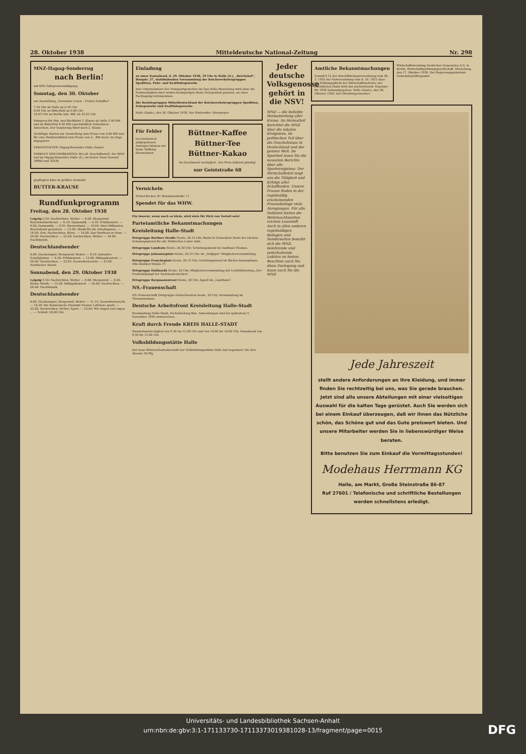28. Oktober 1938 Mitteldeutsche National-Zeitung Nr. 298
MNZ-Hapag-Sonderzug
nach Berlin!
mit 60% Fahrpreisermäßigung
Sonntag, den 30. Oktober
zur Ausstellung „Gesundes Leben – Frohes Schaffen"
7.30 Uhr ab Halle an 0.34 Uhr
8.04 Uhr an Bitterfeld an 0.06 Uhr
10.03 Uhr an Berlin Anh. Bhf. ab 22.02 Uhr
Fahrpreis für Hin- und Rückfahrt 3. Klasse ab Halle 5.40 RM und ab Bitterfeld 4.50 RM einschließlich Teilnehmer-Abzeichen. Der Sonderzug führt auch 2. Klasse
Verbilligte Karten zur Ausstellung zum Preise von 0.80 RM und für eine Stadtrundfahrt zum Preise von 3,– RM werd. im Zuge abgegeben
VERANSTALTER: Hapag-Reisebüro Halle (Saale)
VERKAUF DER FAHRKARTEN: Bei all. Geschäftsstell. der MNZ und im Hapag-Reisebüro Halle (S.), im Roten Turm Fernruf 29960 und 32538
gepflegten Käse in größter Auswahl!
BUTTER-KRAUSE
Rundfunkprogramm
Freitag, den 28. Oktober 1938
Leipzig 5.50: Nachrichten, Wetter. — 6.00: Morgenruf, Reichswetterdienst. — 6.10: Gymnastik. — 6.30: Frühkonzert. — 8.00: Gymnastik. — 9.55: Wasserstand. — 10.00: Zwei Milliarden Reichsmark gestohlen. — 12.00: Musik für die Arbeitspause. — 14.00: Zeit, Nachrichten, Börse. — 18.00: Das Pantheon zu Rom. — 20.00: Nachrichten. — 22.00: Nachrichten, Wetter. — 24.00: Nachtmusik.
Deutschlandsender
6.00: Glockenspiel, Morgenruf, Wetter. — 6.10: Industrie-Schallplatten. — 6.30: Frühkonzert. — 12.00: Mittagskonzert. — 20.00: Nachrichten. — 22.45: Seewetterbericht. — 23.00: Nordischer Abend.
Sonnabend, den 29. Oktober 1938
Leipzig 5.50: Nachrichten, Wetter. — 6.00: Morgenruf. — 8.20: Kleine Musik. — 12.00: Mittagskonzert. — 20.00: Nachrichten. — 24.00: Nachtmusik.
Deutschlandsender
6.00: Glockenspiel, Morgenruf, Wetter. — 11.15: Seewetterbericht. — 18.20: Die französische Pianistin Yvonne Lefébure spielt. — 22.00: Nachrichten, Wetter, Sport. — 23.00: Wir singen und sagen ... — Schluß: 24.00 Uhr.
Einladung
zu einer Sonnabend, d. 29. Oktober 1938, 19 Uhr in Halle (S.), „Reichshof", Burgstr. 27, stattfindenden Versammlung der Reichsverkehrsgruppen Spedition, Fuhr- und Kraftfahrgewerbe
Den Unternehmern des Transportgewerbes im Gau Halle-Merseburg wird ohne die Notwendigkeit einer weiten kostspieligen Reise Gelegenheit geboten, an einer Fachtagung teilzunehmen.
Die Bezirksgruppen Mitteldeutschland der Reichsverkehrsgruppen Spedition, Fuhrgewerbe und Kraftfahrgewerbe.
Halle (Saale), den 26. Oktober 1938. Der Einberufer: Husemeyer.
Für Fehler
bei telefonisch aufgegebenen Anzeigen können wir keine Haftung übernehmen
Büttner-Kaffee
Büttner-Tee
Büttner-Kakao
Im Geschmack vorzüglich - der Preis äußerst günstig!
nur Geiststraße 68
Vernickeln
Nickel-Becker, Kl. Brauhausstraße 11
Spendet für das WHW.
Ein Inserat, wenn noch so klein, wird stets für Dich von Vorteil sein!
Parteiamtliche Bekanntmachungen
Kreisleitung Halle-Stadt
Ortsgruppe Berliner Straße Heute, 20.15 Uhr, findet in Schneiders Hotel der nächste Schulungsabend für alle Politischen Leiter statt.
Ortsgruppe Landrain Heute, 20.30 Uhr, Schulungsabend im Gasthaus Thomas.
Ortsgruppe Johannesplatz Heute, 20.15 Uhr, im „Hofjäger" Mitgliederversammlung.
Ortsgruppe Franckeplatz Heute, 20.15 Uhr, Schulungsabend im Bäcker-Innungshaus, Otto-Küstner-Straße 17.
Ortsgruppe Hallmarkt Heute, 20 Uhr, Mitgliederversammlung mit Lichtbildvortrag „Der Freiheitskampf der Sudetendeutschen".
Ortsgruppe Bergmannstrost Heute, 20 Uhr, Appell im „Landhaus".
NS.-Frauenschaft
NS.-Frauenschaft Ortsgruppe Giebichenstein heute, 20 Uhr, Versammlung im Thomasiushaus.
Deutsche Arbeitsfront Kreisleitung Halle-Stadt
Kreiswaltung Halle-Stadt, Fachabteilung Bau. Anmeldungen sind bis spätestens 5. November 1938 einzureichen.
Kraft durch Freude KREIS HALLE-STADT
Dienststunden täglich von 9.30 bis 12.00 Uhr und von 14.00 bis 18.00 Uhr, Sonnabend von 9.30 bis 13.00 Uhr.
Volksbildungsstätte Halle
Der neue Winterarbeitsabschnitt der Volksbildungsstätte Halle hat begonnen! Die drei Abende 30 Pfg.
Jeder deutsche Volksgenosse gehört in die NSV!
MNZ — die beliebte Heimatzeitung aller Kreise. Im Heimatteil berichtet die MNZ über die lokalen Ereignisse, im politischen Teil über die Geschehnisse in Deutschland und der ganzen Welt. Im Sportteil lesen Sie die neuesten Berichte über alle Sportereignisse. Der Wirtschaftsteil zeigt uns die Tätigkeit und Erfolge aller Schaffenden. Unsere Frauen finden in der regelmäßig erscheinenden Frauenbeilage viele Anregungen. Für alle Soldaten bieten die Wehrmachtsseiten reichen Lesestoff. Auch in allen anderen regelmäßigen Beilagen und Sonderseiten bemüht sich die MNZ, belehrende und unterhaltende Lektüre zu bieten. Beachten auch Sie diese Darlegung und lesen auch Sie die MNZ
Amtliche Bekanntmachungen
Gemäß § 12 der Durchführungsverordnung vom 30. 3. 1933 zur Notverordnung vom 6. 10. 1931 über die Prüfungspflicht der Wirtschaftsbetriebe der öffentlichen Hand wird das nachstehende Ergebnis für 1936 bekanntgegeben. Halle (Saale), den 26. Oktober 1938. Der Oberbürgermeister.
Wirtschaftsberatung Deutscher Gemeinden A.G. in Berlin, Wirtschaftsprüfungsgesellschaft. Merseburg, den 17. Oktober 1938. Der Regierungspräsident. Gemeindeprüfungsamt.
Jede Jahreszeit
stellt andere Anforderungen an Ihre Kleidung, und immer finden Sie rechtzeitig bei uns, was Sie gerade brauchen. Jetzt sind alle unsere Abteilungen mit einer vielseitigen Auswahl für die kalten Tage gerüstet. Auch Sie werden sich bei einem Einkauf überzeugen, daß wir Ihnen das Nützliche schön, das Schöne gut und das Gute preiswert bieten. Und unsere Mitarbeiter werden Sie in liebenswürdiger Weise beraten.
Bitte benutzen Sie zum Einkauf die Vormittagsstunden!
Modehaus Herrmann KG
Halle, am Markt, Große Steinstraße 86-87
Ruf 27601 / Telefonische und schriftliche Bestellungen werden schnellstens erledigt.
Universitäts- und Landesbibliothek Sachsen-Anhalt
urn:nbn:de:gbv:3:1-171133730-17113373019381028-13/fragment/page=0015
DFG